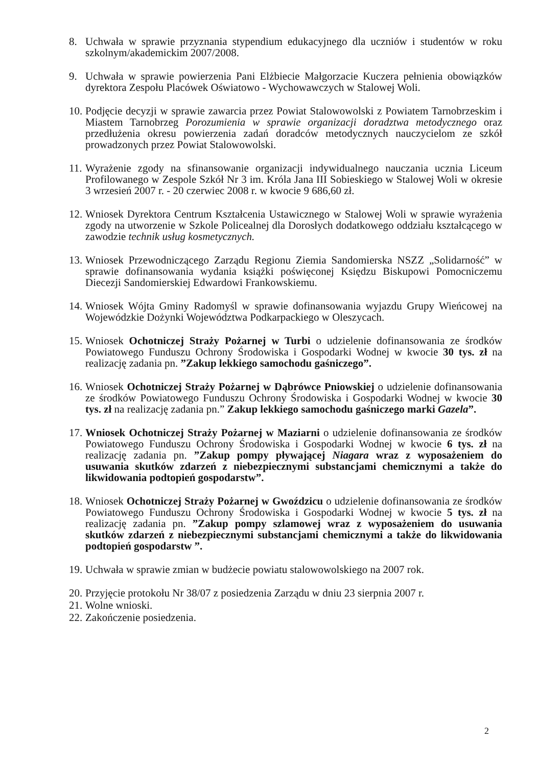8. Uchwała w sprawie przyznania stypendium edukacyjnego dla uczniów i studentów w roku szkolnym/akademickim 2007/2008.
9. Uchwała w sprawie powierzenia Pani Elżbiecie Małgorzacie Kuczera pełnienia obowiązków dyrektora Zespołu Placówek Oświatowo - Wychowawczych w Stalowej Woli.
10.
Podjęcie decyzji w sprawie zawarcia przez Powiat Stalowowolski z Powiatem Tarnobrzeskim i Miastem Tarnobrzeg Porozumienia w sprawie organizacji doradztwa metodycznego oraz przedłużenia okresu powierzenia zadań doradców metodycznych nauczycielom ze szkół prowadzonych przez Powiat Stalowowolski.
11.
Wyrażenie zgody na sfinansowanie organizacji indywidualnego nauczania ucznia Liceum Profilowanego w Zespole Szkół Nr 3 im. Króla Jana III Sobieskiego w Stalowej Woli w okresie 3 wrzesień 2007 r. - 20 czerwiec 2008 r. w kwocie 9 686,60 zł.
12.
Wniosek Dyrektora Centrum Kształcenia Ustawicznego w Stalowej Woli w sprawie wyrażenia zgody na utworzenie w Szkole Policealnej dla Dorosłych dodatkowego oddziału kształcącego w zawodzie technik usług kosmetycznych.
13.
Wniosek Przewodniczącego Zarządu Regionu Ziemia Sandomierska NSZZ „Solidarność” w sprawie dofinansowania wydania książki poświęconej Księdzu Biskupowi Pomocniczemu Diecezji Sandomierskiej Edwardowi Frankowskiemu.
14.
Wniosek Wójta Gminy Radomyśl w sprawie dofinansowania wyjazdu Grupy Wieńcowej na Wojewódzkie Dożynki Województwa Podkarpackiego w Oleszycach.
15.
Wniosek Ochotniczej Straży Pożarnej w Turbi o udzielenie dofinansowania ze środków Powiatowego Funduszu Ochrony Środowiska i Gospodarki Wodnej w kwocie 30 tys. zł na realizację zadania pn. ”Zakup lekkiego samochodu gaśniczego”.
16.
Wniosek Ochotniczej Straży Pożarnej w Dąbrówce Pniowskiej o udzielenie dofinansowania ze środków Powiatowego Funduszu Ochrony Środowiska i Gospodarki Wodnej w kwocie 30 tys. zł na realizację zadania pn.” Zakup lekkiego samochodu gaśniczego marki Gazela”.
17.
Wniosek Ochotniczej Straży Pożarnej w Maziarni o udzielenie dofinansowania ze środków Powiatowego Funduszu Ochrony Środowiska i Gospodarki Wodnej w kwocie 6 tys. zł na realizację zadania pn. ”Zakup pompy pływającej Niagara wraz z wyposażeniem do usuwania skutków zdarzeń z niebezpiecznymi substancjami chemicznymi a także do likwidowania podtopień gospodarstw”.
18.
Wniosek Ochotniczej Straży Pożarnej w Gwoździcu o udzielenie dofinansowania ze środków Powiatowego Funduszu Ochrony Środowiska i Gospodarki Wodnej w kwocie 5 tys. zł na realizację zadania pn. ”Zakup pompy szlamowej wraz z wyposażeniem do usuwania skutków zdarzeń z niebezpiecznymi substancjami chemicznymi a także do likwidowania podtopień gospodarstw ”.
19.
Uchwała w sprawie zmian w budżecie powiatu stalowowolskiego na 2007 rok.
20.
Przyjęcie protokołu Nr 38/07 z posiedzenia Zarządu w dniu 23 sierpnia 2007 r.
21.
Wolne wnioski.
22.
Zakończenie posiedzenia.
2